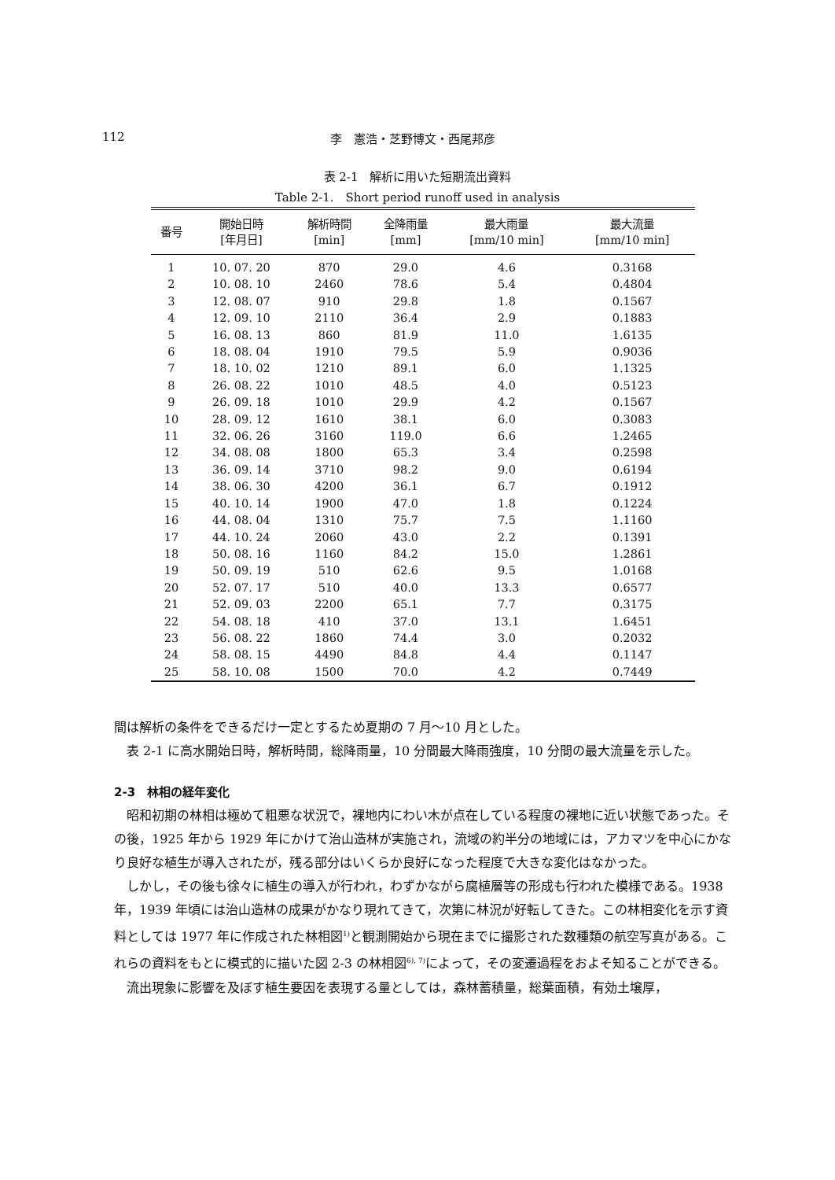112 李　憲浩・芝野博文・西尾邦彦
表 2-1　解析に用いた短期流出資料
Table 2-1.　Short period runoff used in analysis
| 番号 | 開始日時 [年月日] | 解析時間 [min] | 全降雨量 [mm] | 最大雨量 [mm/10 min] | 最大流量 [mm/10 min] |
| --- | --- | --- | --- | --- | --- |
| 1 | 10. 07. 20 | 870 | 29.0 | 4.6 | 0.3168 |
| 2 | 10. 08. 10 | 2460 | 78.6 | 5.4 | 0.4804 |
| 3 | 12. 08. 07 | 910 | 29.8 | 1.8 | 0.1567 |
| 4 | 12. 09. 10 | 2110 | 36.4 | 2.9 | 0.1883 |
| 5 | 16. 08. 13 | 860 | 81.9 | 11.0 | 1.6135 |
| 6 | 18. 08. 04 | 1910 | 79.5 | 5.9 | 0.9036 |
| 7 | 18. 10. 02 | 1210 | 89.1 | 6.0 | 1.1325 |
| 8 | 26. 08. 22 | 1010 | 48.5 | 4.0 | 0.5123 |
| 9 | 26. 09. 18 | 1010 | 29.9 | 4.2 | 0.1567 |
| 10 | 28. 09. 12 | 1610 | 38.1 | 6.0 | 0.3083 |
| 11 | 32. 06. 26 | 3160 | 119.0 | 6.6 | 1.2465 |
| 12 | 34. 08. 08 | 1800 | 65.3 | 3.4 | 0.2598 |
| 13 | 36. 09. 14 | 3710 | 98.2 | 9.0 | 0.6194 |
| 14 | 38. 06. 30 | 4200 | 36.1 | 6.7 | 0.1912 |
| 15 | 40. 10. 14 | 1900 | 47.0 | 1.8 | 0.1224 |
| 16 | 44. 08. 04 | 1310 | 75.7 | 7.5 | 1.1160 |
| 17 | 44. 10. 24 | 2060 | 43.0 | 2.2 | 0.1391 |
| 18 | 50. 08. 16 | 1160 | 84.2 | 15.0 | 1.2861 |
| 19 | 50. 09. 19 | 510 | 62.6 | 9.5 | 1.0168 |
| 20 | 52. 07. 17 | 510 | 40.0 | 13.3 | 0.6577 |
| 21 | 52. 09. 03 | 2200 | 65.1 | 7.7 | 0.3175 |
| 22 | 54. 08. 18 | 410 | 37.0 | 13.1 | 1.6451 |
| 23 | 56. 08. 22 | 1860 | 74.4 | 3.0 | 0.2032 |
| 24 | 58. 08. 15 | 4490 | 84.8 | 4.4 | 0.1147 |
| 25 | 58. 10. 08 | 1500 | 70.0 | 4.2 | 0.7449 |
間は解析の条件をできるだけ一定とするため夏期の 7 月〜10 月とした。
表 2-1 に高水開始日時，解析時間，総降雨量，10 分間最大降雨強度，10 分間の最大流量を示した。
2-3　林相の経年変化
昭和初期の林相は極めて粗悪な状況で，裸地内にわい木が点在している程度の裸地に近い状態であった。その後，1925 年から 1929 年にかけて治山造林が実施され，流域の約半分の地域には，アカマツを中心にかなり良好な植生が導入されたが，残る部分はいくらか良好になった程度で大きな変化はなかった。
しかし，その後も徐々に植生の導入が行われ，わずかながら腐植層等の形成も行われた模様である。1938 年，1939 年頃には治山造林の成果がかなり現れてきて，次第に林況が好転してきた。この林相変化を示す資料としては 1977 年に作成された林相図<sup>1)</sup>と観測開始から現在までに撮影された数種類の航空写真がある。これらの資料をもとに模式的に描いた図 2-3 の林相図<sup>6), 7)</sup>によって，その変遷過程をおよそ知ることができる。
流出現象に影響を及ぼす植生要因を表現する量としては，森林蓄積量，総葉面積，有効土壌厚，